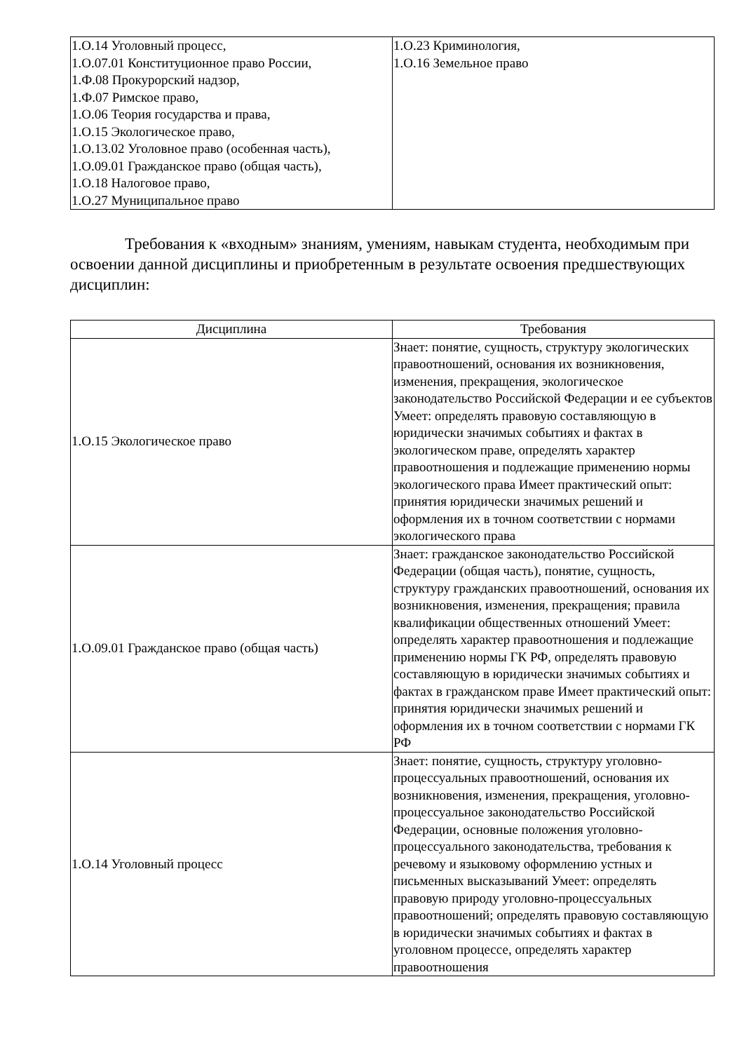| 1.О.14 Уголовный процесс, 1.О.07.01 Конституционное право России, 1.Ф.08 Прокурорский надзор, 1.Ф.07 Римское право, 1.О.06 Теория государства и права, 1.О.15 Экологическое право, 1.О.13.02 Уголовное право (особенная часть), 1.О.09.01 Гражданское право (общая часть), 1.О.18 Налоговое право, 1.О.27 Муниципальное право | 1.О.23 Криминология, 1.О.16 Земельное право |
Требования к «входным» знаниям, умениям, навыкам студента, необходимым при освоении данной дисциплины и приобретенным в результате освоения предшествующих дисциплин:
| Дисциплина | Требования |
| --- | --- |
| 1.О.15 Экологическое право | Знает: понятие, сущность, структуру экологических правоотношений, основания их возникновения, изменения, прекращения, экологическое законодательство Российской Федерации и ее субъектов Умеет: определять правовую составляющую в юридически значимых событиях и фактах в экологическом праве, определять характер правоотношения и подлежащие применению нормы экологического права Имеет практический опыт: принятия юридически значимых решений и оформления их в точном соответствии с нормами экологического права |
| 1.О.09.01 Гражданское право (общая часть) | Знает: гражданское законодательство Российской Федерации (общая часть), понятие, сущность, структуру гражданских правоотношений, основания их возникновения, изменения, прекращения; правила квалификации общественных отношений Умеет: определять характер правоотношения и подлежащие применению нормы ГК РФ, определять правовую составляющую в юридически значимых событиях и фактах в гражданском праве Имеет практический опыт: принятия юридически значимых решений и оформления их в точном соответствии с нормами ГК РФ |
| 1.О.14 Уголовный процесс | Знает: понятие, сущность, структуру уголовно-процессуальных правоотношений, основания их возникновения, изменения, прекращения, уголовно-процессуальное законодательство Российской Федерации, основные положения уголовно-процессуального законодательства, требования к речевому и языковому оформлению устных и письменных высказываний Умеет: определять правовую природу уголовно-процессуальных правоотношений; определять правовую составляющую в юридически значимых событиях и фактах в уголовном процессе, определять характер правоотношения |